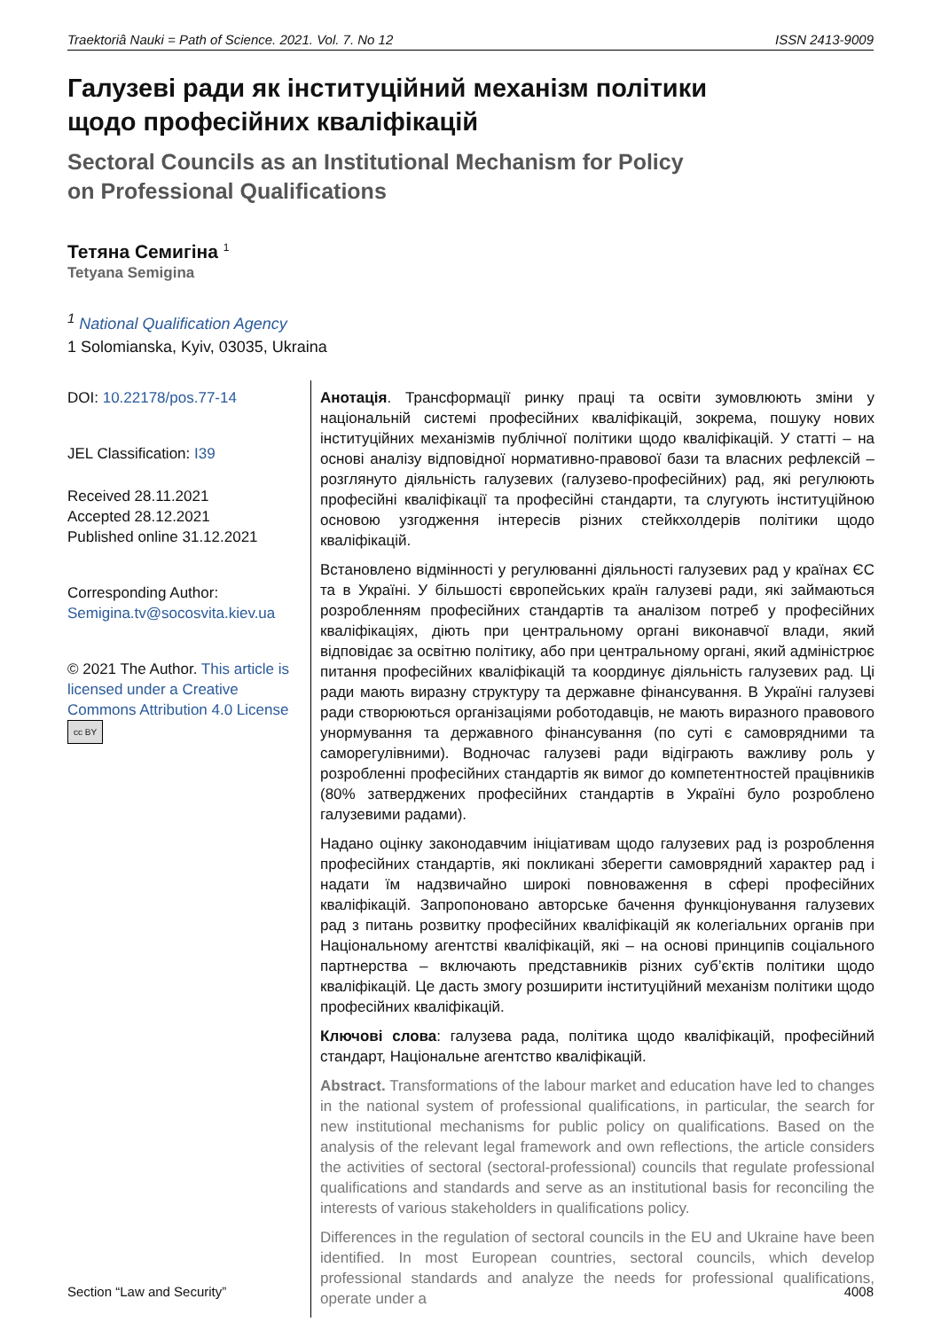Traektoriâ Nauki = Path of Science. 2021. Vol. 7. No 12 ISSN 2413-9009
Галузеві ради як інституційний механізм політики
щодо професійних кваліфікацій
Sectoral Councils as an Institutional Mechanism for Policy
on Professional Qualifications
Тетяна Семигіна <sup>1</sup>
Tetyana Semigina
<sup>1</sup> National Qualification Agency
1 Solomianska, Kyiv, 03035, Ukraina
DOI: 10.22178/pos.77-14
JEL Classification: I39
Received 28.11.2021
Accepted 28.12.2021
Published online 31.12.2021
Corresponding Author:
Semigina.tv@socosvita.kiev.ua
© 2021 The Author. This article is licensed under a Creative Commons Attribution 4.0 License cc BY
Анотація. Трансформації ринку праці та освіти зумовлюють зміни у національній системі професійних кваліфікацій, зокрема, пошуку нових інституційних механізмів публічної політики щодо кваліфікацій. У статті – на основі аналізу відповідної нормативно-правової бази та власних рефлексій – розглянуто діяльність галузевих (галузево-професійних) рад, які регулюють професійні кваліфікації та професійні стандарти, та слугують інституційною основою узгодження інтересів різних стейкхолдерів політики щодо кваліфікацій.
Встановлено відмінності у регулюванні діяльності галузевих рад у країнах ЄС та в Україні. У більшості європейських країн галузеві ради, які займаються розробленням професійних стандартів та аналізом потреб у професійних кваліфікаціях, діють при центральному органі виконавчої влади, який відповідає за освітню політику, або при центральному органі, який адміністрює питання професійних кваліфікацій та координує діяльність галузевих рад. Ці ради мають виразну структуру та державне фінансування. В Україні галузеві ради створюються організаціями роботодавців, не мають виразного правового унормування та державного фінансування (по суті є самоврядними та саморегулівними). Водночас галузеві ради відіграють важливу роль у розробленні професійних стандартів як вимог до компетентностей працівників (80% затверджених професійних стандартів в Україні було розроблено галузевими радами).
Надано оцінку законодавчим ініціативам щодо галузевих рад із розроблення професійних стандартів, які покликані зберегти самоврядний характер рад і надати їм надзвичайно широкі повноваження в сфері професійних кваліфікацій. Запропоновано авторське бачення функціонування галузевих рад з питань розвитку професійних кваліфікацій як колегіальних органів при Національному агентстві кваліфікацій, які – на основі принципів соціального партнерства – включають представників різних суб’єктів політики щодо кваліфікацій. Це дасть змогу розширити інституційний механізм політики щодо професійних кваліфікацій.
Ключові слова: галузева рада, політика щодо кваліфікацій, професійний стандарт, Національне агентство кваліфікацій.
Abstract. Transformations of the labour market and education have led to changes in the national system of professional qualifications, in particular, the search for new institutional mechanisms for public policy on qualifications. Based on the analysis of the relevant legal framework and own reflections, the article considers the activities of sectoral (sectoral-professional) councils that regulate professional qualifications and standards and serve as an institutional basis for reconciling the interests of various stakeholders in qualifications policy.
Differences in the regulation of sectoral councils in the EU and Ukraine have been identified. In most European countries, sectoral councils, which develop professional standards and analyze the needs for professional qualifications, operate under a
Section “Law and Security” 4008